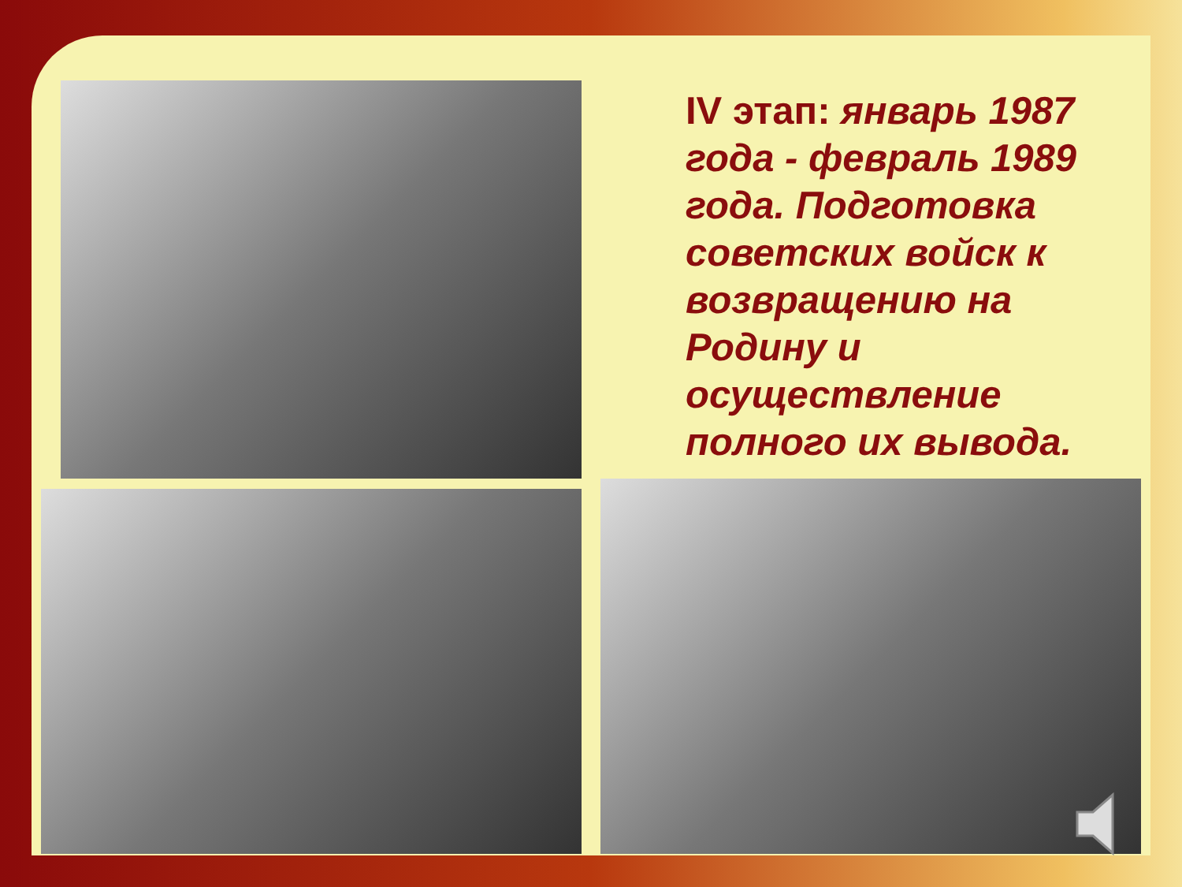IV этап: январь 1987 года - февраль 1989 года. Подготовка советских войск к возвращению на Родину и осуществление полного их вывода.